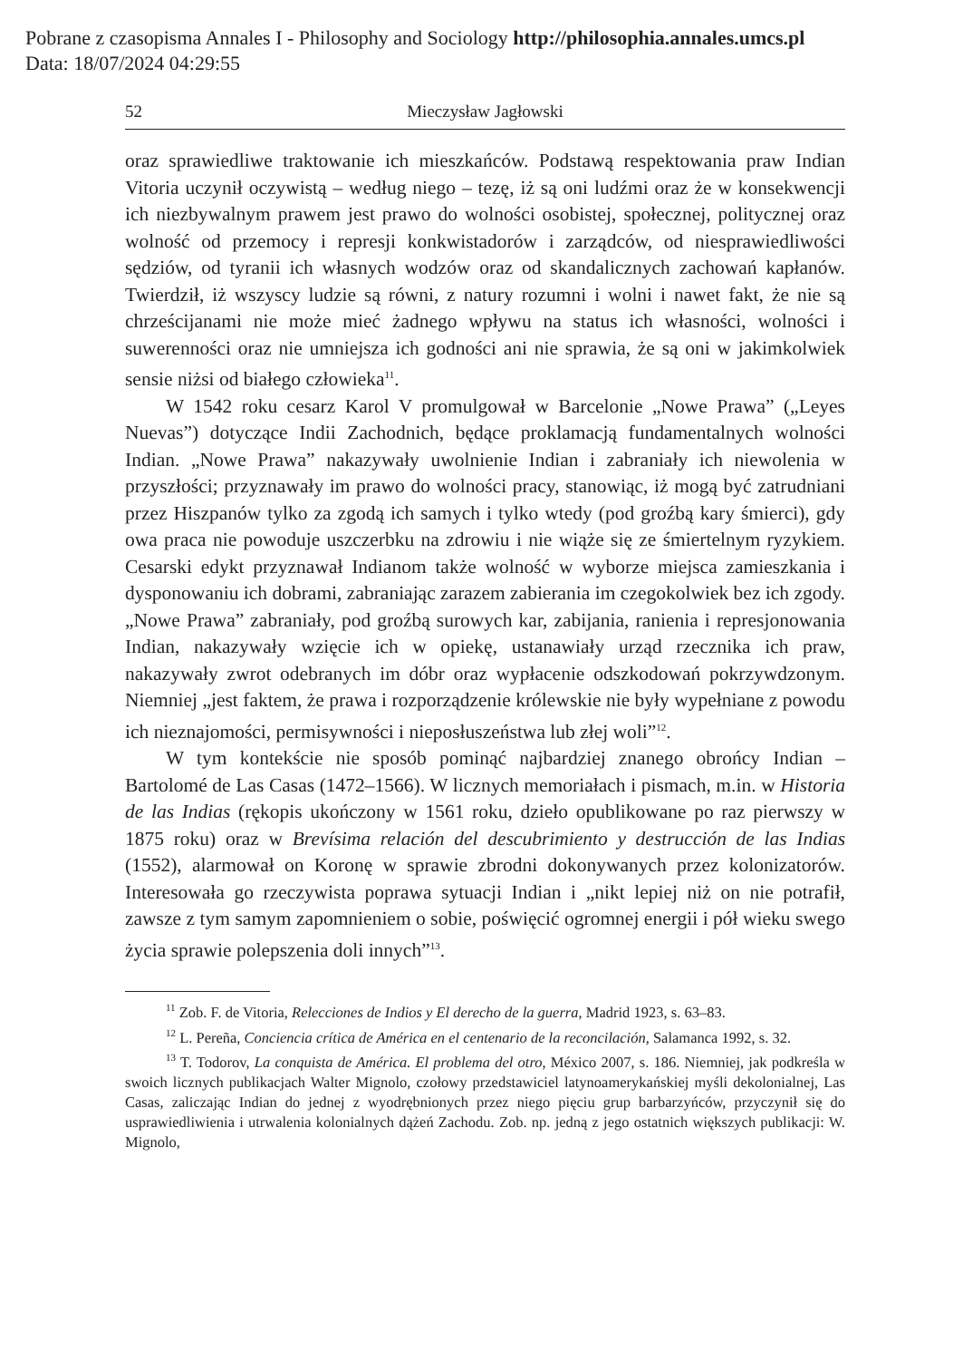Pobrane z czasopisma Annales I - Philosophy and Sociology http://philosophia.annales.umcs.pl
Data: 18/07/2024 04:29:55
52 Mieczysław Jagłowski
oraz sprawiedliwe traktowanie ich mieszkańców. Podstawą respektowania praw Indian Vitoria uczynił oczywistą – według niego – tezę, iż są oni ludźmi oraz że w konsekwencji ich niezbywalnym prawem jest prawo do wolności osobistej, społecznej, politycznej oraz wolność od przemocy i represji konkwistadorów i zarządców, od niesprawiedliwości sędziów, od tyranii ich własnych wodzów oraz od skandalicznych zachowań kapłanów. Twierdził, iż wszyscy ludzie są równi, z natury rozumni i wolni i nawet fakt, że nie są chrześcijanami nie może mieć żadnego wpływu na status ich własności, wolności i suwerenności oraz nie umniejsza ich godności ani nie sprawia, że są oni w jakimkolwiek sensie niżsi od białego człowieka<sup>11</sup>.
W 1542 roku cesarz Karol V promulgował w Barcelonie „Nowe Prawa” („Leyes Nuevas”) dotyczące Indii Zachodnich, będące proklamacją fundamentalnych wolności Indian. „Nowe Prawa” nakazywały uwolnienie Indian i zabraniały ich niewolenia w przyszłości; przyznawały im prawo do wolności pracy, stanowiąc, iż mogą być zatrudniani przez Hiszpanów tylko za zgodą ich samych i tylko wtedy (pod groźbą kary śmierci), gdy owa praca nie powoduje uszczerbku na zdrowiu i nie wiąże się ze śmiertelnym ryzykiem. Cesarski edykt przyznawał Indianom także wolność w wyborze miejsca zamieszkania i dysponowaniu ich dobrami, zabraniając zarazem zabierania im czegokolwiek bez ich zgody. „Nowe Prawa” zabraniały, pod groźbą surowych kar, zabijania, ranienia i represjonowania Indian, nakazywały wzięcie ich w opiekę, ustanawiały urząd rzecznika ich praw, nakazywały zwrot odebranych im dóbr oraz wypłacenie odszkodowań pokrzywdzonym. Niemniej „jest faktem, że prawa i rozporządzenie królewskie nie były wypełniane z powodu ich nieznajomości, permisywności i nieposłuszeństwa lub złej woli”<sup>12</sup>.
W tym kontekście nie sposób pominąć najbardziej znanego obrońcy Indian – Bartolomé de Las Casas (1472–1566). W licznych memoriałach i pismach, m.in. w Historia de las Indias (rękopis ukończony w 1561 roku, dzieło opublikowane po raz pierwszy w 1875 roku) oraz w Brevísima relación del descubrimiento y destrucción de las Indias (1552), alarmował on Koronę w sprawie zbrodni dokonywanych przez kolonizatorów. Interesowała go rzeczywista poprawa sytuacji Indian i „nikt lepiej niż on nie potrafił, zawsze z tym samym zapomnieniem o sobie, poświęcić ogromnej energii i pół wieku swego życia sprawie polepszenia doli innych”<sup>13</sup>.
<sup>11</sup> Zob. F. de Vitoria, Relecciones de Indios y El derecho de la guerra, Madrid 1923, s. 63–83.
<sup>12</sup> L. Pereña, Conciencia crítica de América en el centenario de la reconcilación, Salamanca 1992, s. 32.
<sup>13</sup> T. Todorov, La conquista de América. El problema del otro, México 2007, s. 186. Niemniej, jak podkreśla w swoich licznych publikacjach Walter Mignolo, czołowy przedstawiciel latynoamerykańskiej myśli dekolonialnej, Las Casas, zaliczając Indian do jednej z wyodrębnionych przez niego pięciu grup barbarzyńców, przyczynił się do usprawiedliwienia i utrwalenia kolonialnych dążeń Zachodu. Zob. np. jedną z jego ostatnich większych publikacji: W. Mignolo,